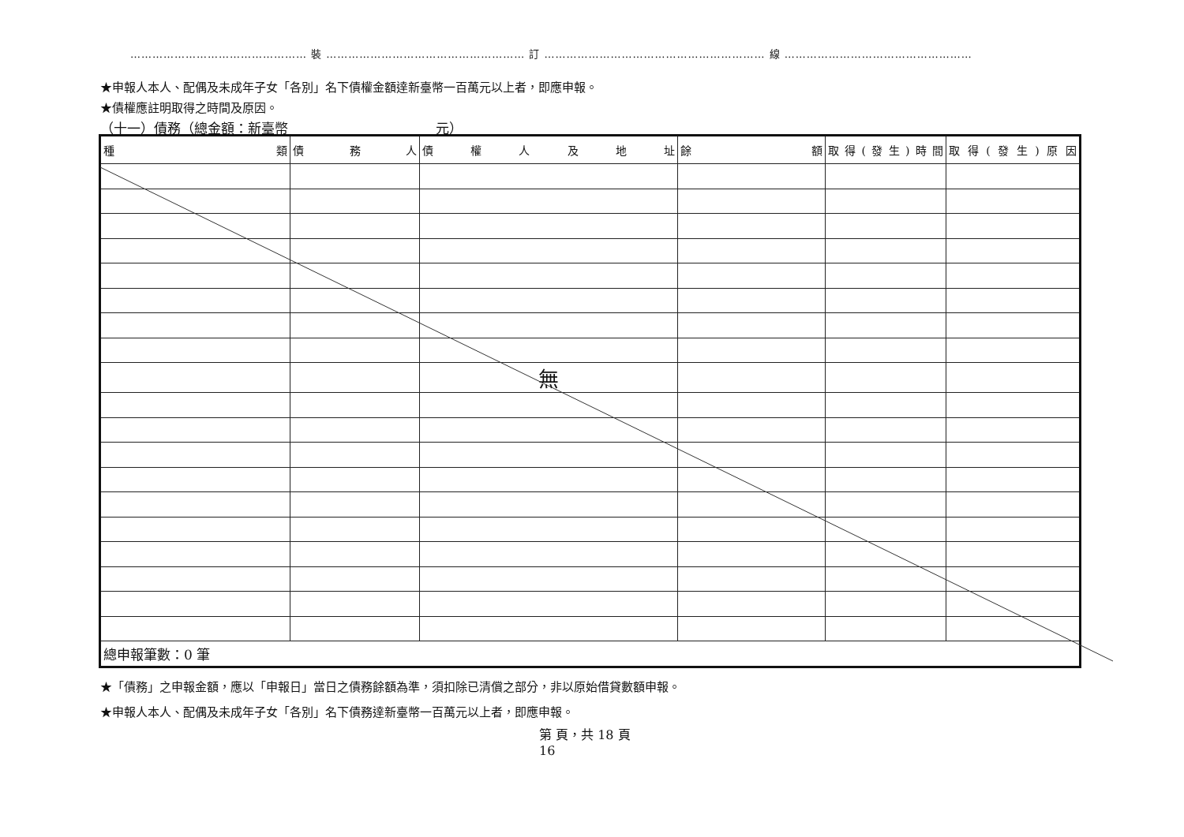………………………………………… 裝 ……………………………………………… 訂 …………………………………………………… 線 ……………………………………………
★申報人本人、配偶及未成年子女「各別」名下債權金額達新臺幣一百萬元以上者，即應申報。
★債權應註明取得之時間及原因。
（十一）債務（總金額：新臺幣　　　　　　　　　　　元）
| 種 類 | 債 務 人 | 債 權 人 及 地 址 | 餘 額 | 取得(發生)時間 | 取得(發生)原因 |
| --- | --- | --- | --- | --- | --- |
| | | 無 | | | |
| 總申報筆數：0 筆 | | | | | |
★「債務」之申報金額，應以「申報日」當日之債務餘額為準，須扣除已清償之部分，非以原始借貸數額申報。
★申報人本人、配偶及未成年子女「各別」名下債務達新臺幣一百萬元以上者，即應申報。
第 頁，共 18 頁
16